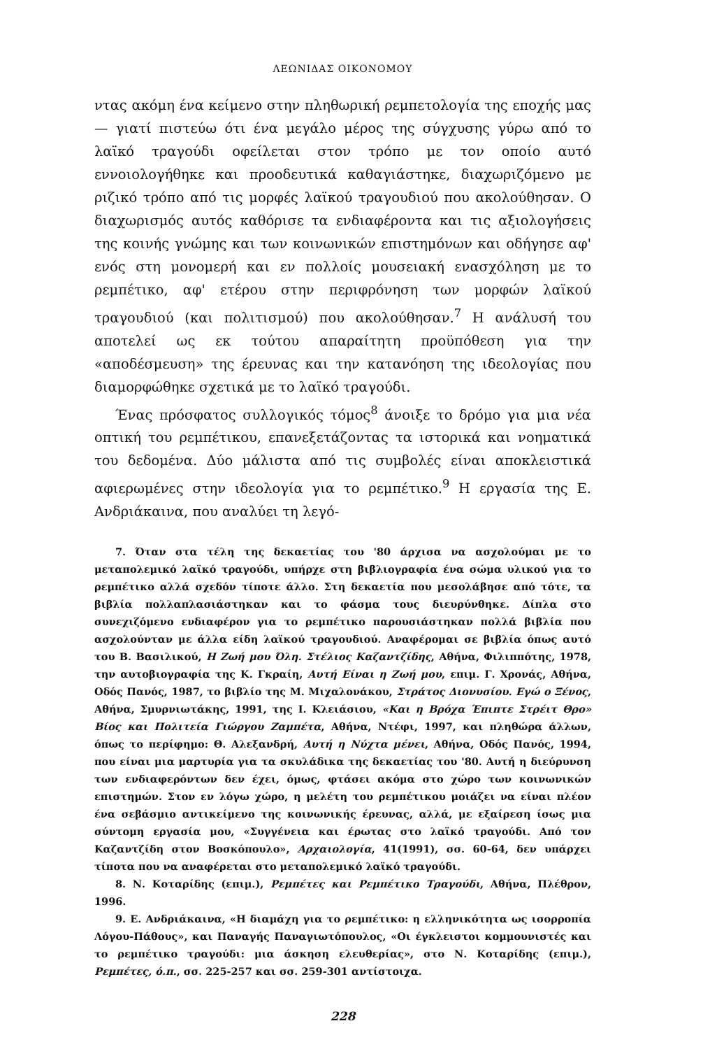ΛΕΩΝΙΔΑΣ ΟΙΚΟΝΟΜΟΥ
ντας ακόμη ένα κείμενο στην πληθωρική ρεμπετολογία της εποχής μας— γιατί πιστεύω ότι ένα μεγάλο μέρος της σύγχυσης γύρω από το λαϊκό τραγούδι οφείλεται στον τρόπο με τον οποίο αυτό εννοιολογήθηκε και προοδευτικά καθαγιάστηκε, διαχωριζόμενο με ριζικό τρόπο από τις μορφές λαϊκού τραγουδιού που ακολούθησαν. Ο διαχωρισμός αυτός καθόρισε τα ενδιαφέροντα και τις αξιολογήσεις της κοινής γνώμης και των κοινωνικών επιστημόνων και οδήγησε αφ' ενός στη μονομερή και εν πολλοίς μουσειακή ενασχόληση με το ρεμπέτικο, αφ' ετέρου στην περιφρόνηση των μορφών λαϊκού τραγουδιού (και πολιτισμού) που ακολούθησαν.<sup>7</sup> Η ανάλυσή του αποτελεί ως εκ τούτου απαραίτητη προϋπόθεση για την «αποδέσμευση» της έρευνας και την κατανόηση της ιδεολογίας που διαμορφώθηκε σχετικά με το λαϊκό τραγούδι.
Ένας πρόσφατος συλλογικός τόμος<sup>8</sup> άνοιξε το δρόμο για μια νέα οπτική του ρεμπέτικου, επανεξετάζοντας τα ιστορικά και νοηματικά του δεδομένα. Δύο μάλιστα από τις συμβολές είναι αποκλειστικά αφιερωμένες στην ιδεολογία για το ρεμπέτικο.<sup>9</sup> Η εργασία της Ε. Ανδριάκαινα, που αναλύει τη λεγό-
7. Όταν στα τέλη της δεκαετίας του '80 άρχισα να ασχολούμαι με το μεταπολεμικό λαϊκό τραγούδι, υπήρχε στη βιβλιογραφία ένα σώμα υλικού για το ρεμπέτικο αλλά σχεδόν τίποτε άλλο. Στη δεκαετία που μεσολάβησε από τότε, τα βιβλία πολλαπλασιάστηκαν και το φάσμα τους διευρύνθηκε. Δίπλα στο συνεχιζόμενο ενδιαφέρον για το ρεμπέτικο παρουσιάστηκαν πολλά βιβλία που ασχολούνταν με άλλα είδη λαϊκού τραγουδιού. Αναφέρομαι σε βιβλία όπως αυτό του Β. Βασιλικού, Η Ζωή μου Όλη. Στέλιος Καζαντζίδης, Αθήνα, Φιλιππότης, 1978, την αυτοβιογραφία της Κ. Γκραίη, Αυτή Είναι η Ζωή μου, επιμ. Γ. Χρονάς, Αθήνα, Οδός Πανός, 1987, το βιβλίο της Μ. Μιχαλονάκου, Στράτος Διονυσίου. Εγώ ο Ξένος, Αθήνα, Σμυρνιωτάκης, 1991, της Ι. Κλειάσιου, «Και η Βρόχα Έπιπτε Στρέιτ Θρο» Βίος και Πολιτεία Γιώργου Ζαμπέτα, Αθήνα, Ντέφι, 1997, και πληθώρα άλλων, όπως το περίφημο: Θ. Αλεξανδρή, Αυτή η Νύχτα μένει, Αθήνα, Οδός Πανός, 1994, που είναι μια μαρτυρία για τα σκυλάδικα της δεκαετίας του '80. Αυτή η διεύρυνση των ενδιαφερόντων δεν έχει, όμως, φτάσει ακόμα στο χώρο των κοινωνικών επιστημών. Στον εν λόγω χώρο, η μελέτη του ρεμπέτικου μοιάζει να είναι πλέον ένα σεβάσμιο αντικείμενο της κοινωνικής έρευνας, αλλά, με εξαίρεση ίσως μια σύντομη εργασία μου, «Συγγένεια και έρωτας στο λαϊκό τραγούδι. Από τον Καζαντζίδη στον Βοσκόπουλο», Αρχαιολογία, 41(1991), σσ. 60-64, δεν υπάρχει τίποτα που να αναφέρεται στο μεταπολεμικό λαϊκό τραγούδι.
8. Ν. Κοταρίδης (επιμ.), Ρεμπέτες και Ρεμπέτικο Τραγούδι, Αθήνα, Πλέθρον, 1996.
9. Ε. Ανδριάκαινα, «Η διαμάχη για το ρεμπέτικο: η ελληνικότητα ως ισορροπία Λόγου-Πάθους», και Παναγής Παναγιωτόπουλος, «Οι έγκλειστοι κομμουνιστές και το ρεμπέτικο τραγούδι: μια άσκηση ελευθερίας», στο Ν. Κοταρίδης (επιμ.), Ρεμπέτες, ό.π., σσ. 225-257 και σσ. 259-301 αντίστοιχα.
228